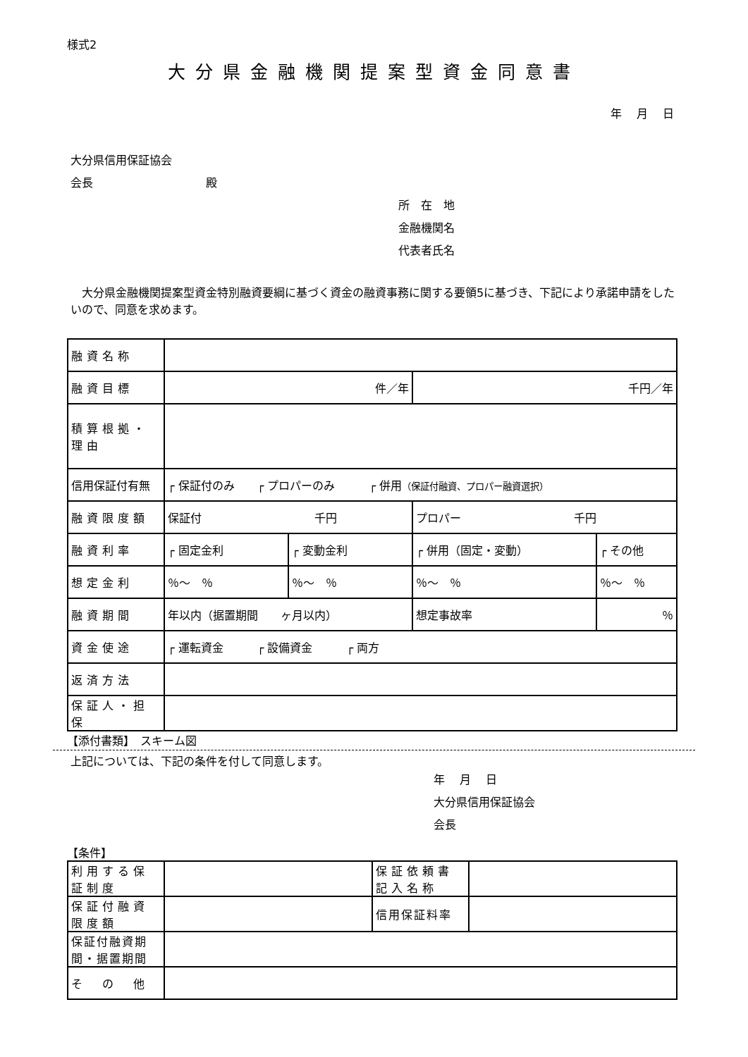様式2
大分県金融機関提案型資金同意書
年　 月　 日
大分県信用保証協会
会長　　　　　　　　　　殿
所　在　地
金融機関名
代表者氏名
　大分県金融機関提案型資金特別融資要綱に基づく資金の融資事務に関する要領5に基づき、下記により承諾申請をしたいので、同意を求めます。
| 融資名称 | | | | |
| 融資目標 | 件／年 | | 千円／年 | |
| 積算根拠・理由 | | | | |
| 信用保証付有無 | ┌ 保証付のみ ┌ プロパーのみ ┌ 併用 （保証付融資、プロパー融資選択） | | | |
| 融資限度額 | 保証付 千円 | | プロパー 千円 | |
| 融資利率 | ┌ 固定金利 | ┌ 変動金利 | ┌ 併用（固定・変動） | ┌ その他 |
| 想定金利 | ％～ ％ | ％～ ％ | ％～ ％ | ％～ ％ |
| 融資期間 | 年以内（据置期間 ヶ月以内） | | 想定事故率 | ％ |
| 資金使途 | ┌ 運転資金 ┌ 設備資金 ┌ 両方 | | | |
| 返済方法 | | | | |
| 保証人・担保 | | | | |
【添付書類】　スキーム図
上記については、下記の条件を付して同意します。
年　 月　 日
大分県信用保証協会
会長
【条件】
| 利用する保証制度 | | 保証依頼書記入名称 | |
| 保証付融資限度額 | | 信用保証料率 | |
| 保証付融資期間・据置期間 | | | |
| そ の 他 | | | |